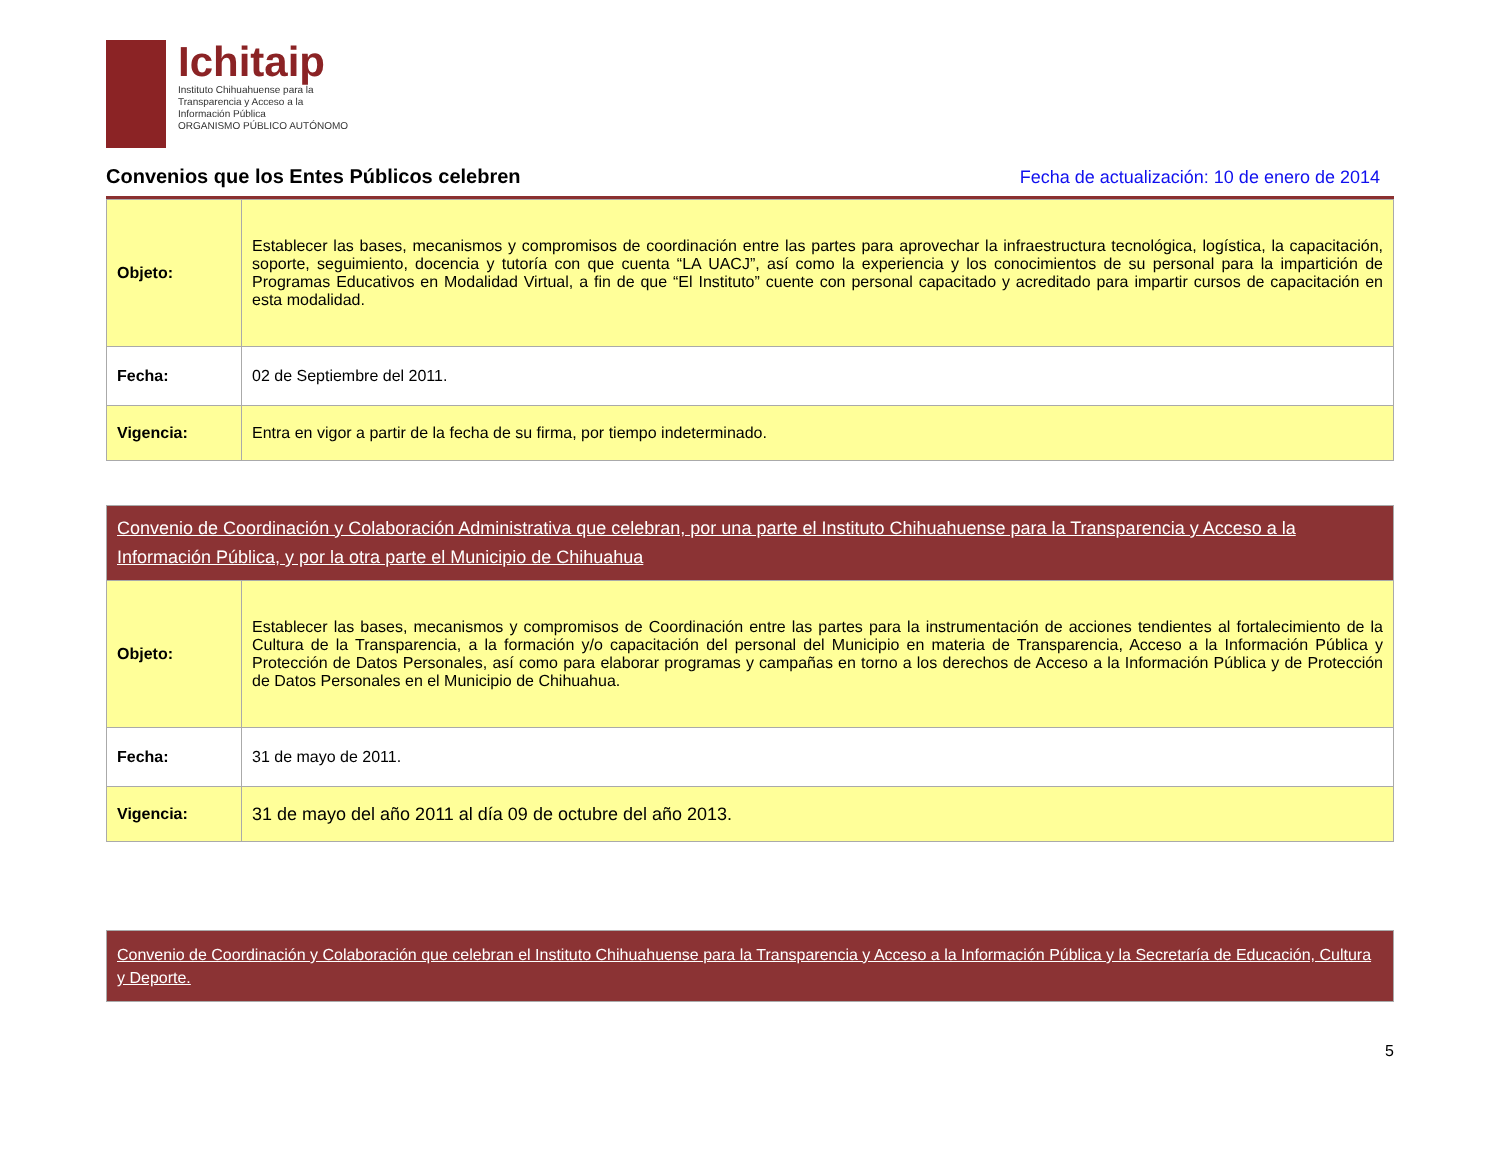Ichitaip
Instituto Chihuahuense para la
Transparencia y Acceso a la
Información Pública
ORGANISMO PÚBLICO AUTÓNOMO
Convenios que los Entes Públicos celebren
Fecha de actualización: 10 de enero de 2014
| Objeto: | Establecer las bases, mecanismos y compromisos de coordinación entre las partes para aprovechar la infraestructura tecnológica, logística, la capacitación, soporte, seguimiento, docencia y tutoría con que cuenta “LA UACJ”, así como la experiencia y los conocimientos de su personal para la impartición de Programas Educativos en Modalidad Virtual, a fin de que “El Instituto” cuente con personal capacitado y acreditado para impartir cursos de capacitación en esta modalidad. |
| Fecha: | 02 de Septiembre del 2011. |
| Vigencia: | Entra en vigor a partir de la fecha de su firma, por tiempo indeterminado. |
| Convenio de Coordinación y Colaboración Administrativa que celebran, por una parte el Instituto Chihuahuense para la Transparencia y Acceso a la Información Pública, y por la otra parte el Municipio de Chihuahua | |
| Objeto: | Establecer las bases, mecanismos y compromisos de Coordinación entre las partes para la instrumentación de acciones tendientes al fortalecimiento de la Cultura de la Transparencia, a la formación y/o capacitación del personal del Municipio en materia de Transparencia, Acceso a la Información Pública y Protección de Datos Personales, así como para elaborar programas y campañas en torno a los derechos de Acceso a la Información Pública y de Protección de Datos Personales en el Municipio de Chihuahua. |
| Fecha: | 31 de mayo de 2011. |
| Vigencia: | 31 de mayo del año 2011 al día 09 de octubre del año 2013. |
| Convenio de Coordinación y Colaboración que celebran el Instituto Chihuahuense para la Transparencia y Acceso a la Información Pública y la Secretaría de Educación, Cultura y Deporte. |
5